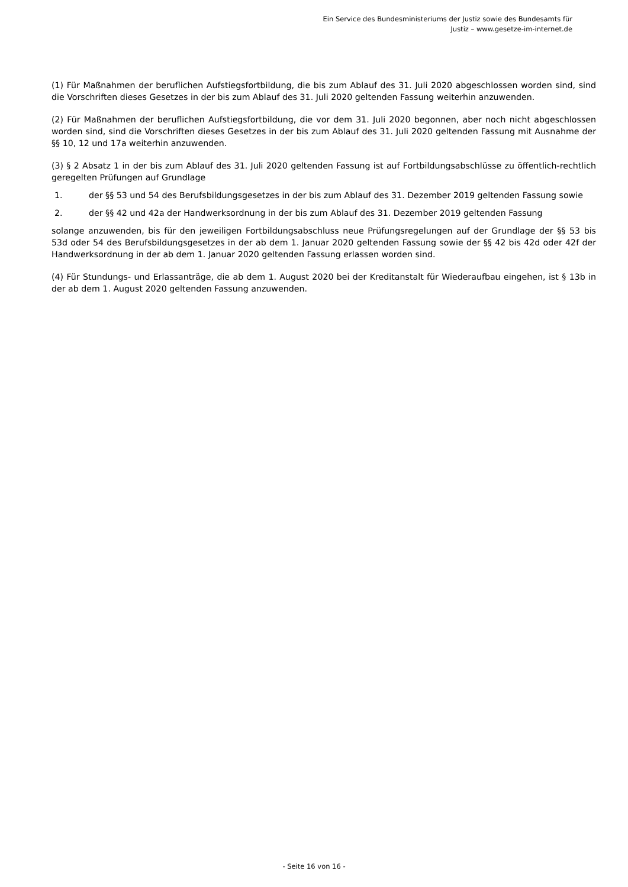Ein Service des Bundesministeriums der Justiz sowie des Bundesamts für
Justiz – www.gesetze-im-internet.de
(1) Für Maßnahmen der beruflichen Aufstiegsfortbildung, die bis zum Ablauf des 31. Juli 2020 abgeschlossen worden sind, sind die Vorschriften dieses Gesetzes in der bis zum Ablauf des 31. Juli 2020 geltenden Fassung weiterhin anzuwenden.
(2) Für Maßnahmen der beruflichen Aufstiegsfortbildung, die vor dem 31. Juli 2020 begonnen, aber noch nicht abgeschlossen worden sind, sind die Vorschriften dieses Gesetzes in der bis zum Ablauf des 31. Juli 2020 geltenden Fassung mit Ausnahme der §§ 10, 12 und 17a weiterhin anzuwenden.
(3) § 2 Absatz 1 in der bis zum Ablauf des 31. Juli 2020 geltenden Fassung ist auf Fortbildungsabschlüsse zu öffentlich-rechtlich geregelten Prüfungen auf Grundlage
1. der §§ 53 und 54 des Berufsbildungsgesetzes in der bis zum Ablauf des 31. Dezember 2019 geltenden Fassung sowie
2. der §§ 42 und 42a der Handwerksordnung in der bis zum Ablauf des 31. Dezember 2019 geltenden Fassung
solange anzuwenden, bis für den jeweiligen Fortbildungsabschluss neue Prüfungsregelungen auf der Grundlage der §§ 53 bis 53d oder 54 des Berufsbildungsgesetzes in der ab dem 1. Januar 2020 geltenden Fassung sowie der §§ 42 bis 42d oder 42f der Handwerksordnung in der ab dem 1. Januar 2020 geltenden Fassung erlassen worden sind.
(4) Für Stundungs- und Erlassanträge, die ab dem 1. August 2020 bei der Kreditanstalt für Wiederaufbau eingehen, ist § 13b in der ab dem 1. August 2020 geltenden Fassung anzuwenden.
- Seite 16 von 16 -